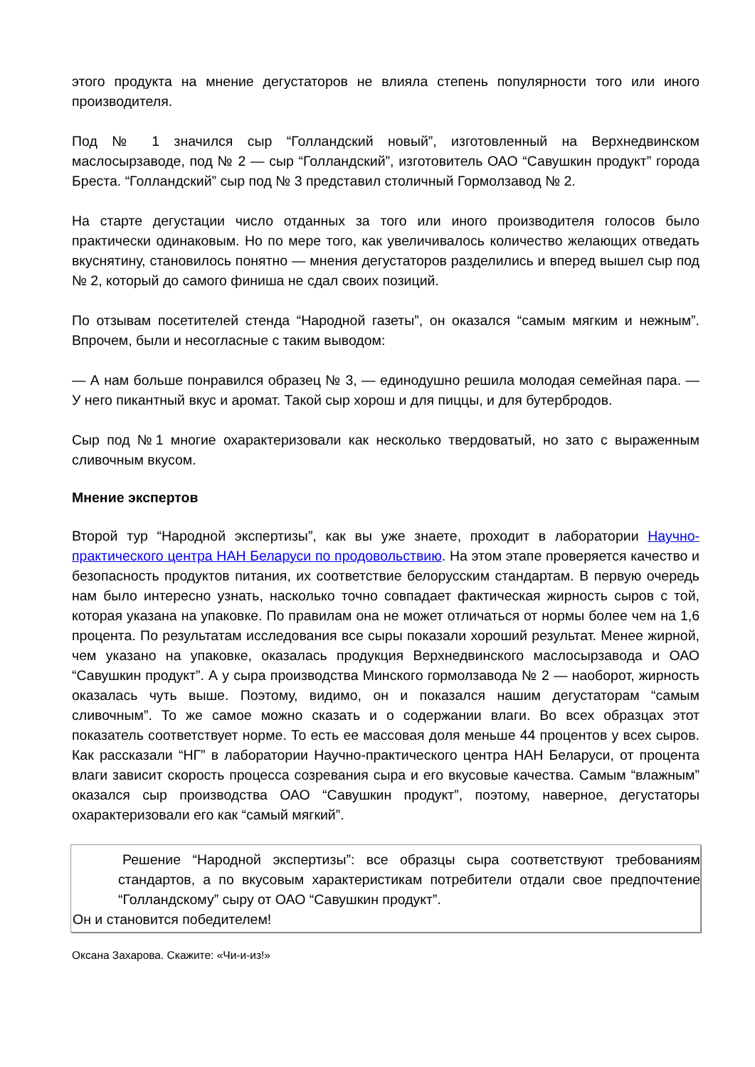этого продукта на мнение дегустаторов не влияла степень популярности того или иного производителя.
Под № 1 значился сыр “Голландский новый”, изготовленный на Верхнедвинском маслосырзаводе, под № 2 — сыр “Голландский”, изготовитель ОАО “Савушкин продукт” города Бреста. “Голландский” сыр под № 3 представил столичный Гормолзавод № 2.
На старте дегустации число отданных за того или иного производителя голосов было практически одинаковым. Но по мере того, как увеличивалось количество желающих отведать вкуснятину, становилось понятно — мнения дегустаторов разделились и вперед вышел сыр под № 2, который до самого финиша не сдал своих позиций.
По отзывам посетителей стенда “Народной газеты”, он оказался “самым мягким и нежным”. Впрочем, были и несогласные с таким выводом:
— А нам больше понравился образец № 3, — единодушно решила молодая семейная пара. — У него пикантный вкус и аромат. Такой сыр хорош и для пиццы, и для бутербродов.
Сыр под №1 многие охарактеризовали как несколько твердоватый, но зато с выраженным сливочным вкусом.
Мнение экспертов
Второй тур “Народной экспертизы”, как вы уже знаете, проходит в лаборатории Научно-практического центра НАН Беларуси по продовольствию. На этом этапе проверяется качество и безопасность продуктов питания, их соответствие белорусским стандартам. В первую очередь нам было интересно узнать, насколько точно совпадает фактическая жирность сыров с той, которая указана на упаковке. По правилам она не может отличаться от нормы более чем на 1,6 процента. По результатам исследования все сыры показали хороший результат. Менее жирной, чем указано на упаковке, оказалась продукция Верхнедвинского маслосырзавода и ОАО “Савушкин продукт”. А у сыра производства Минского гормолзавода № 2 — наоборот, жирность оказалась чуть выше. Поэтому, видимо, он и показался нашим дегустаторам “самым сливочным”. То же самое можно сказать и о содержании влаги. Во всех образцах этот показатель соответствует норме. То есть ее массовая доля меньше 44 процентов у всех сыров. Как рассказали “НГ” в лаборатории Научно-практического центра НАН Беларуси, от процента влаги зависит скорость процесса созревания сыра и его вкусовые качества. Самым “влажным” оказался сыр производства ОАО “Савушкин продукт”, поэтому, наверное, дегустаторы охарактеризовали его как “самый мягкий”.
Решение “Народной экспертизы”: все образцы сыра соответствуют требованиям стандартов, а по вкусовым характеристикам потребители отдали свое предпочтение “Голландскому” сыру от ОАО “Савушкин продукт”.
Он и становится победителем!
Оксана Захарова. Скажите: «Чи-и-из!»